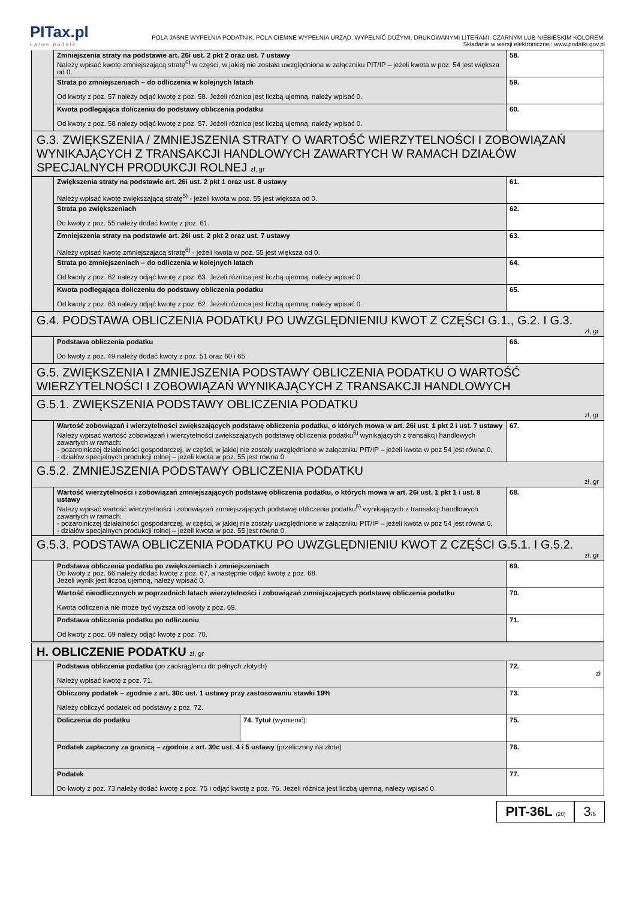PITax.pl
Łatwe podatki
POLA JASNE WYPEŁNIA PODATNIK, POLA CIEMNE WYPEŁNIA URZĄD. WYPEŁNIĆ DUŻYMI, DRUKOWANYMI LITERAMI, CZARNYM LUB NIEBIESKIM KOLOREM.
Składanie w wersji elektronicznej: www.podatki.gov.pl
| | Zmniejszenia straty na podstawie art. 26i ust. 2 pkt 2 oraz ust. 7 ustawy Należy wpisać kwotę zmniejszającą stratę<sup>6)</sup> w części, w jakiej nie została uwzględniona w załączniku PIT/IP – jeżeli kwota w poz. 54 jest większa od 0. | 58. |
| | Strata po zmniejszeniach – do odliczenia w kolejnych latach Od kwoty z poz. 57 należy odjąć kwotę z poz. 58. Jeżeli różnica jest liczbą ujemną, należy wpisać 0. | 59. |
| | Kwota podlegająca doliczeniu do podstawy obliczenia podatku Od kwoty z poz. 58 należy odjąć kwotę z poz. 57. Jeżeli różnica jest liczbą ujemną, należy wpisać 0. | 60. |
| G.3. ZWIĘKSZENIA / ZMNIEJSZENIA STRATY O WARTOŚĆ WIERZYTELNOŚCI I ZOBOWIĄZAŃ WYNIKAJĄCYCH Z TRANSAKCJI HANDLOWYCH ZAWARTYCH W RAMACH DZIAŁÓW SPECJALNYCH PRODUKCJI ROLNEJ zł, gr | | |
| | Zwiększenia straty na podstawie art. 26i ust. 2 pkt 1 oraz ust. 8 ustawy Należy wpisać kwotę zwiększającą stratę<sup>5)</sup> - jeżeli kwota w poz. 55 jest większa od 0. | 61. |
| | Strata po zwiększeniach Do kwoty z poz. 55 należy dodać kwotę z poz. 61. | 62. |
| | Zmniejszenia straty na podstawie art. 26i ust. 2 pkt 2 oraz ust. 7 ustawy Należy wpisać kwotę zmniejszającą stratę<sup>6)</sup> - jeżeli kwota w poz. 55 jest większa od 0. | 63. |
| | Strata po zmniejszeniach – do odliczenia w kolejnych latach Od kwoty z poz. 62 należy odjąć kwotę z poz. 63. Jeżeli różnica jest liczbą ujemną, należy wpisać 0. | 64. |
| | Kwota podlegająca doliczeniu do podstawy obliczenia podatku Od kwoty z poz. 63 należy odjąć kwotę z poz. 62. Jeżeli różnica jest liczbą ujemną, należy wpisać 0. | 65. |
| G.4. PODSTAWA OBLICZENIA PODATKU PO UWZGLĘDNIENIU KWOT Z CZĘŚCI G.1., G.2. I G.3. zł, gr | | |
| | Podstawa obliczenia podatku Do kwoty z poz. 49 należy dodać kwoty z poz. 51 oraz 60 i 65. | 66. |
| G.5. ZWIĘKSZENIA I ZMNIEJSZENIA PODSTAWY OBLICZENIA PODATKU O WARTOŚĆ WIERZYTELNOŚCI I ZOBOWIĄZAŃ WYNIKAJĄCYCH Z TRANSAKCJI HANDLOWYCH | | |
| G.5.1. ZWIĘKSZENIA PODSTAWY OBLICZENIA PODATKU zł, gr | | |
| | Wartość zobowiązań i wierzytelności zwiększających podstawę obliczenia podatku, o których mowa w art. 26i ust. 1 pkt 2 i ust. 7 ustawy Należy wpisać wartość zobowiązań i wierzytelności zwiększających podstawę obliczenia podatku<sup>6)</sup> wynikających z transakcji handlowych zawartych w ramach: - pozarolniczej działalności gospodarczej, w części, w jakiej nie zostały uwzględnione w załączniku PIT/IP – jeżeli kwota w poz 54 jest równa 0, - działów specjalnych produkcji rolnej – jeżeli kwota w poz. 55 jest równa 0. | 67. |
| G.5.2. ZMNIEJSZENIA PODSTAWY OBLICZENIA PODATKU zł, gr | | |
| | Wartość wierzytelności i zobowiązań zmniejszających podstawę obliczenia podatku, o których mowa w art. 26i ust. 1 pkt 1 i ust. 8 ustawy Należy wpisać wartość wierzytelności i zobowiązań zmniejszających podstawę obliczenia podatku<sup>5)</sup> wynikających z transakcji handlowych zawartych w ramach: - pozarolniczej działalności gospodarczej, w części, w jakiej nie zostały uwzględnione w załączniku PIT/IP – jeżeli kwota w poz 54 jest równa 0, - działów specjalnych produkcji rolnej – jeżeli kwota w poz. 55 jest równa 0. | 68. |
| G.5.3. PODSTAWA OBLICZENIA PODATKU PO UWZGLĘDNIENIU KWOT Z CZĘŚCI G.5.1. I G.5.2. zł, gr | | |
| | Podstawa obliczenia podatku po zwiększeniach i zmniejszeniach Do kwoty z poz. 66 należy dodać kwotę z poz. 67, a następnie odjąć kwotę z poz. 68. Jeżeli wynik jest liczbą ujemną, należy wpisać 0. | 69. |
| | Wartość nieodliczonych w poprzednich latach wierzytelności i zobowiązań zmniejszających podstawę obliczenia podatku Kwota odliczenia nie może być wyższa od kwoty z poz. 69. | 70. |
| | Podstawa obliczenia podatku po odliczeniu Od kwoty z poz. 69 należy odjąć kwotę z poz. 70. | 71. |
| H. OBLICZENIE PODATKU zł, gr | | |
| | Podstawa obliczenia podatku (po zaokrągleniu do pełnych złotych) Należy wpisać kwotę z poz. 71. | 72. zł |
| | Obliczony podatek – zgodnie z art. 30c ust. 1 ustawy przy zastosowaniu stawki 19% Należy obliczyć podatek od podstawy z poz. 72. | 73. |
| | / Doliczenia do podatku / 74. Tytuł (wymienić): / | 75. |
| | Podatek zapłacony za granicą – zgodnie z art. 30c ust. 4 i 5 ustawy (przeliczony na złote) | 76. |
| | Podatek Do kwoty z poz. 73 należy dodać kwotę z poz. 75 i odjąć kwotę z poz. 76. Jeżeli różnica jest liczbą ujemną, należy wpisać 0. | 77. |
PIT-36L (20)
3/6